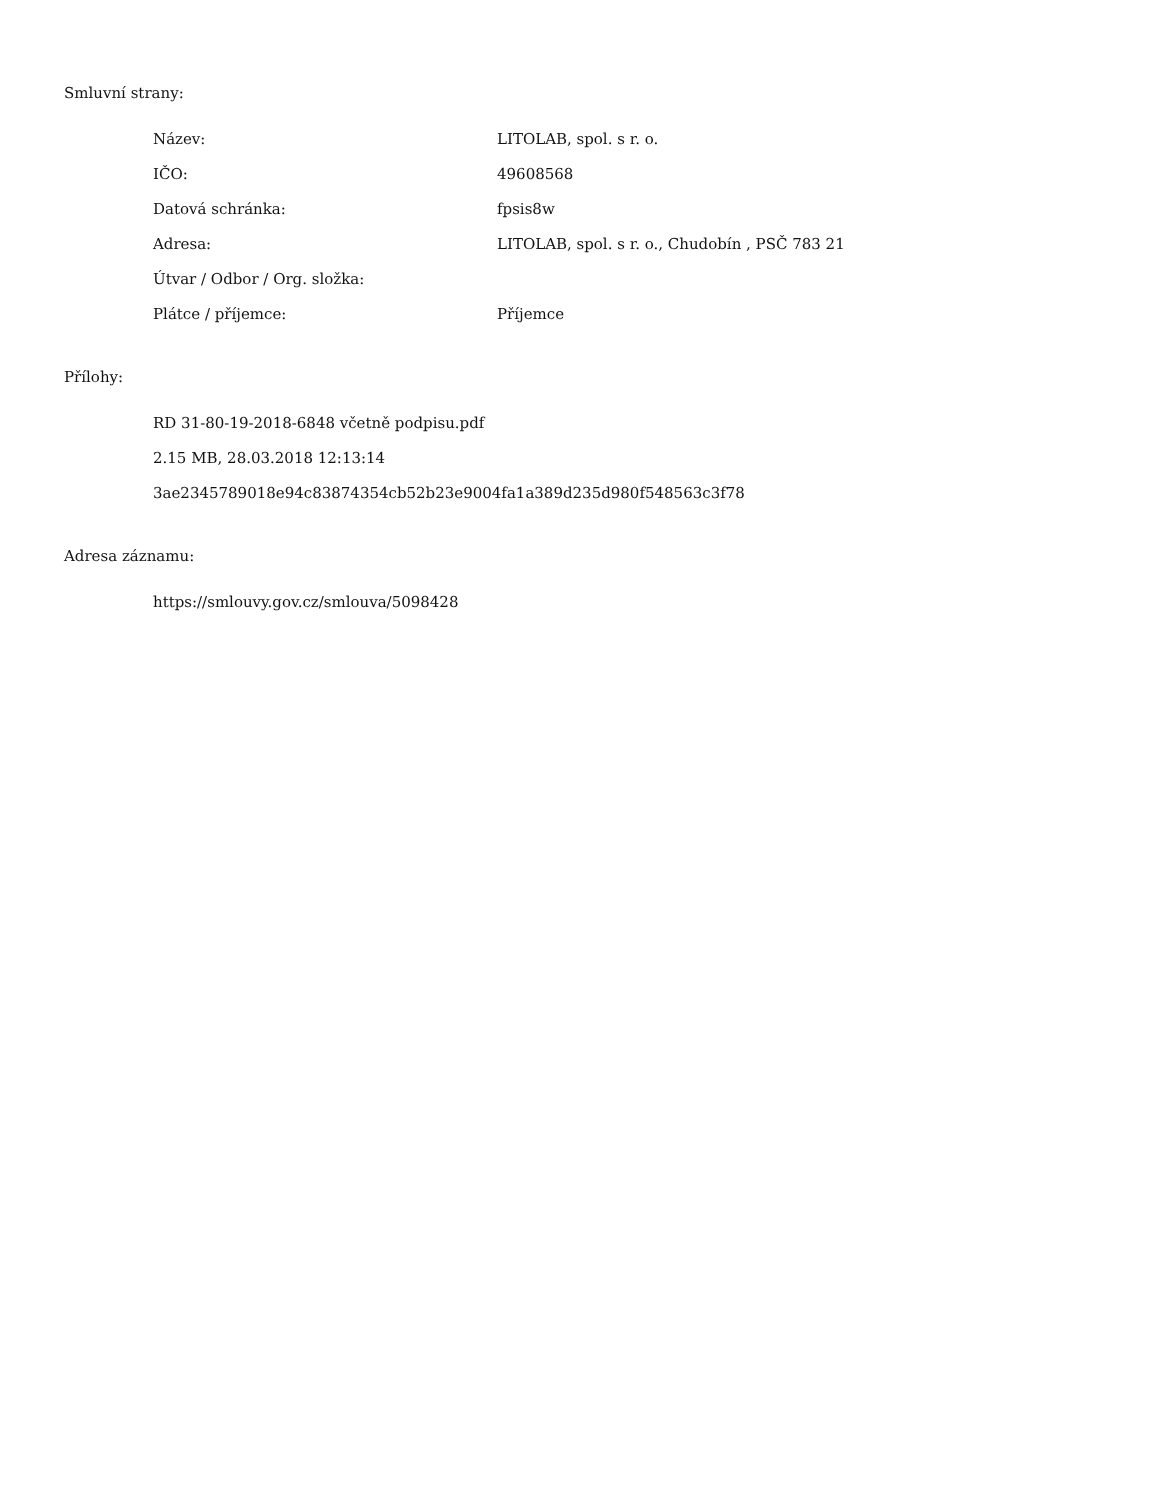Smluvní strany:
| Název: | LITOLAB, spol. s r. o. |
| IČO: | 49608568 |
| Datová schránka: | fpsis8w |
| Adresa: | LITOLAB, spol. s r. o., Chudobín , PSČ 783 21 |
| Útvar / Odbor / Org. složka: | |
| Plátce / příjemce: | Příjemce |
Přílohy:
RD 31-80-19-2018-6848 včetně podpisu.pdf
2.15 MB, 28.03.2018 12:13:14
3ae2345789018e94c83874354cb52b23e9004fa1a389d235d980f548563c3f78
Adresa záznamu:
https://smlouvy.gov.cz/smlouva/5098428